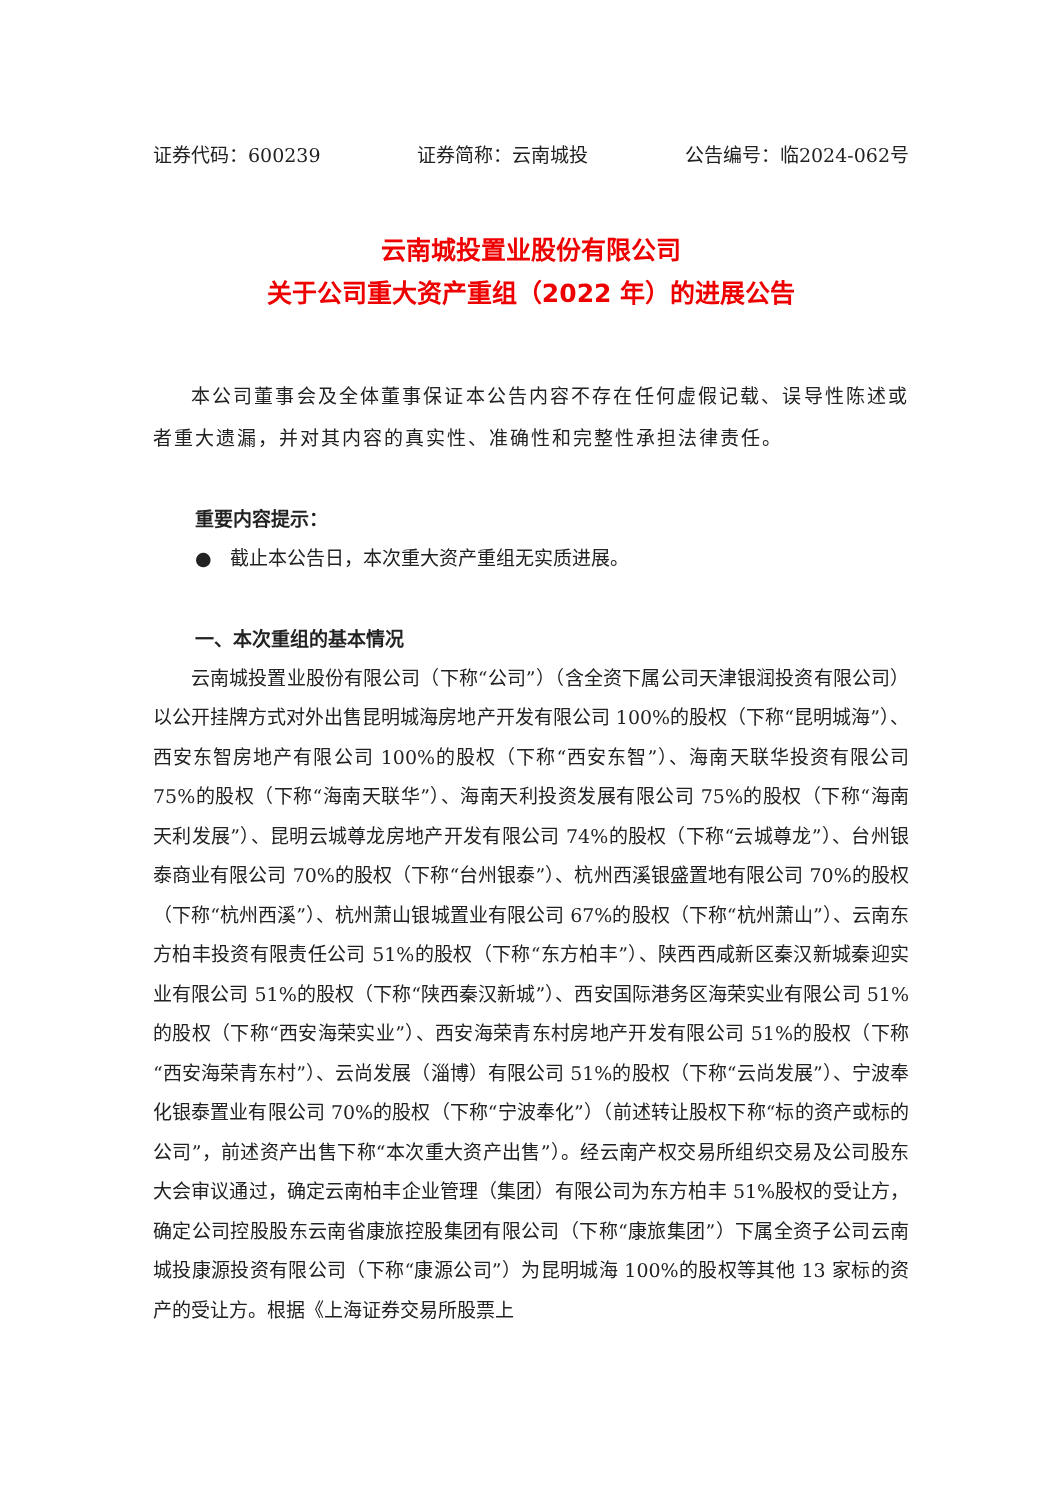证券代码：600239 证券简称：云南城投 公告编号：临2024-062号
云南城投置业股份有限公司
关于公司重大资产重组（2022 年）的进展公告
本公司董事会及全体董事保证本公告内容不存在任何虚假记载、误导性陈述或者重大遗漏，并对其内容的真实性、准确性和完整性承担法律责任。
重要内容提示：
● 截止本公告日，本次重大资产重组无实质进展。
一、本次重组的基本情况
云南城投置业股份有限公司（下称“公司”）（含全资下属公司天津银润投资有限公司）以公开挂牌方式对外出售昆明城海房地产开发有限公司 100%的股权（下称“昆明城海”）、西安东智房地产有限公司 100%的股权（下称“西安东智”）、海南天联华投资有限公司 75%的股权（下称“海南天联华”）、海南天利投资发展有限公司 75%的股权（下称“海南天利发展”）、昆明云城尊龙房地产开发有限公司 74%的股权（下称“云城尊龙”）、台州银泰商业有限公司 70%的股权（下称“台州银泰”）、杭州西溪银盛置地有限公司 70%的股权（下称“杭州西溪”）、杭州萧山银城置业有限公司 67%的股权（下称“杭州萧山”）、云南东方柏丰投资有限责任公司 51%的股权（下称“东方柏丰”）、陕西西咸新区秦汉新城秦迎实业有限公司 51%的股权（下称“陕西秦汉新城”）、西安国际港务区海荣实业有限公司 51%的股权（下称“西安海荣实业”）、西安海荣青东村房地产开发有限公司 51%的股权（下称“西安海荣青东村”）、云尚发展（淄博）有限公司 51%的股权（下称“云尚发展”）、宁波奉化银泰置业有限公司 70%的股权（下称“宁波奉化”）（前述转让股权下称“标的资产或标的公司”，前述资产出售下称“本次重大资产出售”）。经云南产权交易所组织交易及公司股东大会审议通过，确定云南柏丰企业管理（集团）有限公司为东方柏丰 51%股权的受让方，确定公司控股股东云南省康旅控股集团有限公司（下称“康旅集团”）下属全资子公司云南城投康源投资有限公司（下称“康源公司”）为昆明城海 100%的股权等其他 13 家标的资产的受让方。根据《上海证券交易所股票上